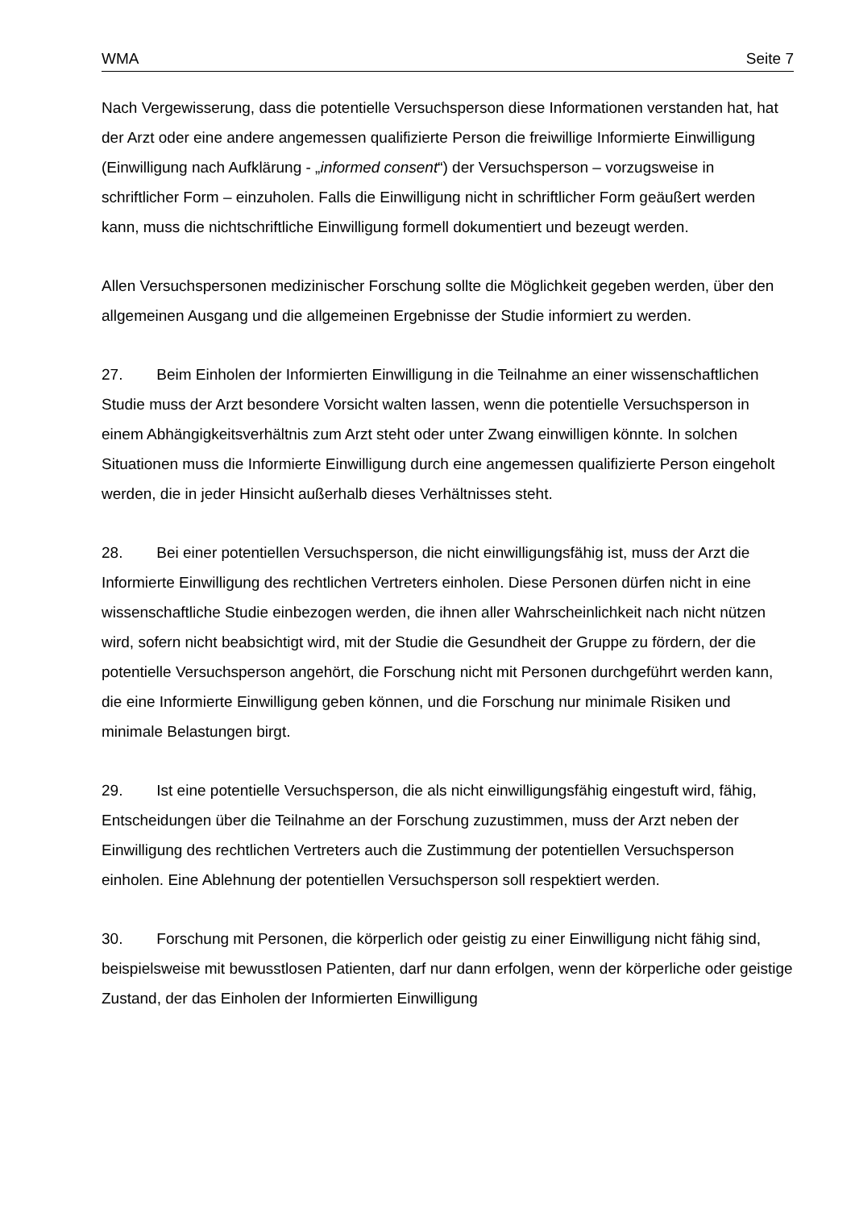WMA Seite 7
Nach Vergewisserung, dass die potentielle Versuchsperson diese Informationen verstanden hat, hat der Arzt oder eine andere angemessen qualifizierte Person die freiwillige Informierte Einwilligung (Einwilligung nach Aufklärung - „informed consent“) der Versuchsperson – vorzugsweise in schriftlicher Form – einzuholen. Falls die Einwilligung nicht in schriftlicher Form geäußert werden kann, muss die nichtschriftliche Einwilligung formell dokumentiert und bezeugt werden.
Allen Versuchspersonen medizinischer Forschung sollte die Möglichkeit gegeben werden, über den allgemeinen Ausgang und die allgemeinen Ergebnisse der Studie informiert zu werden.
27. Beim Einholen der Informierten Einwilligung in die Teilnahme an einer wissenschaftlichen Studie muss der Arzt besondere Vorsicht walten lassen, wenn die potentielle Versuchsperson in einem Abhängigkeitsverhältnis zum Arzt steht oder unter Zwang einwilligen könnte. In solchen Situationen muss die Informierte Einwilligung durch eine angemessen qualifizierte Person eingeholt werden, die in jeder Hinsicht außerhalb dieses Verhältnisses steht.
28. Bei einer potentiellen Versuchsperson, die nicht einwilligungsfähig ist, muss der Arzt die Informierte Einwilligung des rechtlichen Vertreters einholen. Diese Personen dürfen nicht in eine wissenschaftliche Studie einbezogen werden, die ihnen aller Wahrscheinlichkeit nach nicht nützen wird, sofern nicht beabsichtigt wird, mit der Studie die Gesundheit der Gruppe zu fördern, der die potentielle Versuchsperson angehört, die Forschung nicht mit Personen durchgeführt werden kann, die eine Informierte Einwilligung geben können, und die Forschung nur minimale Risiken und minimale Belastungen birgt.
29. Ist eine potentielle Versuchsperson, die als nicht einwilligungsfähig eingestuft wird, fähig, Entscheidungen über die Teilnahme an der Forschung zuzustimmen, muss der Arzt neben der Einwilligung des rechtlichen Vertreters auch die Zustimmung der potentiellen Versuchsperson einholen. Eine Ablehnung der potentiellen Versuchsperson soll respektiert werden.
30. Forschung mit Personen, die körperlich oder geistig zu einer Einwilligung nicht fähig sind, beispielsweise mit bewusstlosen Patienten, darf nur dann erfolgen, wenn der körperliche oder geistige Zustand, der das Einholen der Informierten Einwilligung